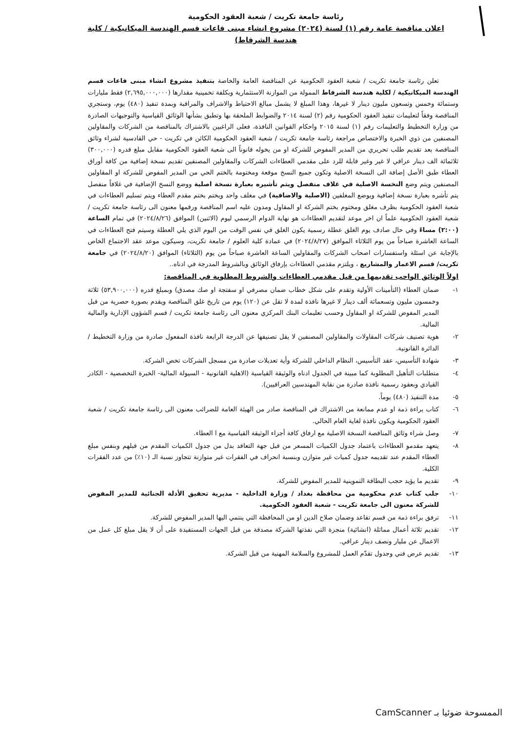رئاسة جامعة تكريت / شعبة العقود الحكومية
اعلان مناقصة عامة رقم (١) لسنة (٢٠٢٤) مشروع انشاء مبنى قاعات قسم الهندسة الميكانيكية / كلية هندسة الشرقاط)
تعلن رئاسة جامعة تكريت / شعبة العقود الحكومية عن المناقصة العامة والخاصة بتنفيذ مشروع انشاء مبنى قاعات قسم الهندسة الميكانيكية / لكلية هندسة الشرقاط الممولة من الموازنة الاستثمارية وبكلفة تخمينية مقدارها (٢,٦٩٥,٠٠٠,٠٠٠) فقط مليارات وستمائة وخمس وتسعون مليون دينار لا غيرها، وهذا المبلغ لا يشمل مبالغ الاحتياط والاشراف والمراقبة وبمدة تنفيذ (٤٨٠) يوم، وستجري المناقصة وفقاً لتعليمات تنفيذ العقود الحكومية رقم (٢) لسنة ٢٠١٤ والضوابط الملحقة بها وتطبق بشأنها الوثائق القياسية والتوجيهات الصادرة من وزارة التخطيط والتعليمات رقم (١) لسنة ٢٠١٥ واحكام القوانين النافذة، فعلى الراغبين بالاشتراك بالمناقصة من الشركات والمقاولين المصنفين من ذوي الخبرة والاختصاص مراجعة رئاسة جامعة تكريت / شعبة العقود الحكومية الكائن في تكريت - حي القادسية لشراء وثائق المناقصة بعد تقديم طلب تحريري من المدير المفوض للشركة او من يخوله قانوناً الى شعبة العقود الحكومية مقابل مبلغ قدره (٣٠٠,٠٠٠) ثلاثمائة الف دينار عراقي لا غير وغير قابلة للرد على مقدمي العطاءات الشركات والمقاولين المصنفين تقديم نسخة إضافية من كافة أوراق العطاء طبق الأصل إضافة الى النسخة الاصلية وتكون جميع النسخ موقعة ومختومة بالختم الحي من المدير المفوض للشركة او المقاولين المصنفين ويتم وضع النخسة الاصلية في غلاف منفصل ويتم تأشيره بعبارة نسخة اصلية ووضع النسخ الإضافية في غلافاً منفصل يتم تأشره بعبارة نسخة إضافية ويوضع المغلفين (الاصلية والاضافية) في مغلف واحد ويختم بختم مقدم العطاء ويتم تسليم العطاءات في شعبة العقود الحكومية بظرف مغلق ومختوم بختم الشركة او المقاول ومدون عليه اسم المناقصة ورقمها معنون الى رئاسة جامعة تكريت / شعبة العقود الحكومية علماً ان اخر موعد لتقديم العطاءات هو نهاية الدوام الرسمي ليوم (الاثنين) الموافق (٢٠٢٤/٨/٢٦) في تمام الساعة (٢:٠٠) مساءً وفي حال صادف يوم الغلق عطلة رسمية يكون الغلق في نفس الوقت من اليوم الذي يلي العطلة وسيتم فتح العطاءات في الساعة العاشرة صباحاً من يوم الثلاثاء الموافق (٢٠٢٤/٨/٢٧) في عمادة كلية العلوم / جامعة تكريت، وسيكون موعد عقد الاجتماع الخاص بالإجابة عن اسئلة واستفسارات اصحاب الشركات والمقاولين الساعة العاشرة صباحاً من يوم (الثلاثاء) الموافق (٢٠٢٤/٨/٢٠) في جامعة تكريت/ قسم الاعمار والمشاريع ، ويلتزم مقدمي العطاءات بإرفاق الوثائق وبالشروط المدرجة في ادناه..
اولاً الوثائق الواجب تقديمها من قبل مقدمي العطاءات والشروط المطلوبة في المناقصة:
١- ضمان العطاء (التأمينات الأولية وتقدم على شكل خطاب ضمان مصرفي او سفتجة او صك مصدق) وبمبلغ قدره (٥٣,٩٠٠,٠٠٠) ثلاثة وخمسون مليون وتسعمائة ألف دينار لا غيرها نافذة لمدة لا تقل عن (١٢٠) يوم من تاريخ غلق المناقصة ويقدم بصورة حصرية من قبل المدير المفوض للشركة او المقاول وحسب تعليمات البنك المركزي معنون الى رئاسة جامعة تكريت / قسم الشؤون الإدارية والمالية المالية.
٢- هوية تصنيف شركات المقاولات والمقاولين المصنفين لا يقل تصنيفها عن الدرجة الرابعة نافذة المفعول صادرة من وزارة التخطيط / الدائرة القانونية.
٣- شهادة التأسيس، عقد التأسيس، النظام الداخلي للشركة وأية تعديلات صادرة من مسجل الشركات تخص الشركة.
٤- متطلبات التأهيل المطلوبة كما مبينة في الجدول ادناه والوثيقة القياسية (الاهلية القانونية - السيولة المالية- الخبرة التخصصية - الكادر القيادي وبعقود رسمية نافذة صادرة من نقابة المهندسين العراقيين).
٥- مدة التنفيذ (٤٨٠) يوماً.
٦- كتاب براءة ذمة او عدم ممانعة من الاشتراك في المناقصة صادر من الهيئة العامة للضرائب معنون الى رئاسة جامعة تكريت / شعبة العقود الحكومية ويكون نافذة لغاية العام الحالي.
٧- وصل شراء وثائق المناقصة النسخة الاصلية مع ارفاق كافة أجزاء الوثيقة القياسية مع ا العطاء.
٨- يتعهد مقدمو العطاءات باعتماد جدول الكميات المسعر من قبل جهة التعاقد بدل من جدول الكميات المقدم من قبلهم وبنفس مبلغ العطاء المقدم عند تقديمه جدول كميات غير متوازن وبنسبة انحراف في الفقرات غير متوازنة تتجاوز نسبة الـ (١٠٪) من عدد الفقرات الكلية.
٩- تقديم ما يؤيد حجب البطاقة التموينية للمدير المفوض للشركة.
١٠- جلب كتاب عدم محكومية من محافظة بغداد / وزارة الداخلية - مديرية تحقيق الأدلة الجنائية للمدير المفوض للشركة معنون الى جامعة تكريت - شعبة العقود الحكومية.
١١- ترفق براءة ذمة من قسم تقاعد وضمان صلاح الدين او من المحافظة التي ينتمي اليها المدير المفوض للشركة.
١٢- تقديم ثلاثة أعمال مماثلة (انشائية) منجزة التي نفذتها الشركة مصدقة من قبل الجهات المستفيدة على أن لا يقل مبلغ كل عمل من الاعمال عن مليار ونصف دينار عراقي.
١٣- تقديم عرض فني وجدول تقدّم العمل للمشروع والسلامة المهنية من قبل الشركة.
الممسوحة ضوئيا بـ CamScanner